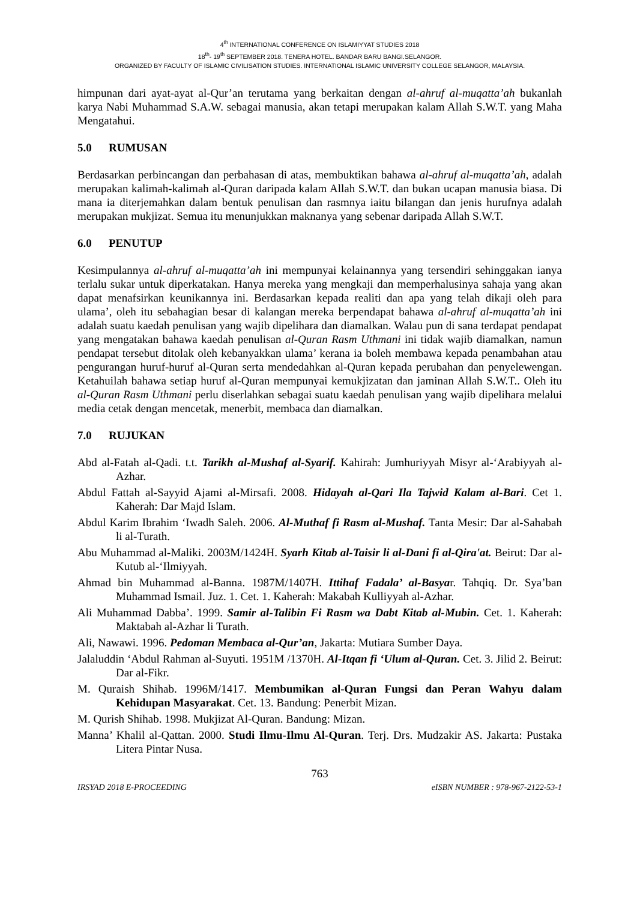4<sup>th</sup> INTERNATIONAL CONFERENCE ON ISLAMIYYAT STUDIES 2018
18<sup>th</sup>- 19<sup>th</sup> SEPTEMBER 2018. TENERA HOTEL. BANDAR BARU BANGI.SELANGOR.
ORGANIZED BY FACULTY OF ISLAMIC CIVILISATION STUDIES. INTERNATIONAL ISLAMIC UNIVERSITY COLLEGE SELANGOR, MALAYSIA.
himpunan dari ayat-ayat al-Qur’an terutama yang berkaitan dengan al-ahruf al-muqatta’ah bukanlah karya Nabi Muhammad S.A.W. sebagai manusia, akan tetapi merupakan kalam Allah S.W.T. yang Maha Mengatahui.
5.0 RUMUSAN
Berdasarkan perbincangan dan perbahasan di atas, membuktikan bahawa al-ahruf al-muqatta’ah, adalah merupakan kalimah-kalimah al-Quran daripada kalam Allah S.W.T. dan bukan ucapan manusia biasa. Di mana ia diterjemahkan dalam bentuk penulisan dan rasmnya iaitu bilangan dan jenis hurufnya adalah merupakan mukjizat. Semua itu menunjukkan maknanya yang sebenar daripada Allah S.W.T.
6.0 PENUTUP
Kesimpulannya al-ahruf al-muqatta’ah ini mempunyai kelainannya yang tersendiri sehinggakan ianya terlalu sukar untuk diperkatakan. Hanya mereka yang mengkaji dan memperhalusinya sahaja yang akan dapat menafsirkan keunikannya ini. Berdasarkan kepada realiti dan apa yang telah dikaji oleh para ulama’, oleh itu sebahagian besar di kalangan mereka berpendapat bahawa al-ahruf al-muqatta’ah ini adalah suatu kaedah penulisan yang wajib dipelihara dan diamalkan. Walau pun di sana terdapat pendapat yang mengatakan bahawa kaedah penulisan al-Quran Rasm Uthmani ini tidak wajib diamalkan, namun pendapat tersebut ditolak oleh kebanyakkan ulama’ kerana ia boleh membawa kepada penambahan atau pengurangan huruf-huruf al-Quran serta mendedahkan al-Quran kepada perubahan dan penyelewengan. Ketahuilah bahawa setiap huruf al-Quran mempunyai kemukjizatan dan jaminan Allah S.W.T.. Oleh itu al-Quran Rasm Uthmani perlu diserlahkan sebagai suatu kaedah penulisan yang wajib dipelihara melalui media cetak dengan mencetak, menerbit, membaca dan diamalkan.
7.0 RUJUKAN
Abd al-Fatah al-Qadi. t.t. Tarikh al-Mushaf al-Syarif. Kahirah: Jumhuriyyah Misyr al-‘Arabiyyah al-Azhar.
Abdul Fattah al-Sayyid Ajami al-Mirsafi. 2008. Hidayah al-Qari Ila Tajwid Kalam al-Bari. Cet 1. Kaherah: Dar Majd Islam.
Abdul Karim Ibrahim ‘Iwadh Saleh. 2006. Al-Muthaf fi Rasm al-Mushaf. Tanta Mesir: Dar al-Sahabah li al-Turath.
Abu Muhammad al-Maliki. 2003M/1424H. Syarh Kitab al-Taisir li al-Dani fi al-Qira'at. Beirut: Dar al-Kutub al-‘Ilmiyyah.
Ahmad bin Muhammad al-Banna. 1987M/1407H. Ittihaf Fadala’ al-Basyar. Tahqiq. Dr. Sya’ban Muhammad Ismail. Juz. 1. Cet. 1. Kaherah: Makabah Kulliyyah al-Azhar.
Ali Muhammad Dabba’. 1999. Samir al-Talibin Fi Rasm wa Dabt Kitab al-Mubin. Cet. 1. Kaherah: Maktabah al-Azhar li Turath.
Ali, Nawawi. 1996. Pedoman Membaca al-Qur’an, Jakarta: Mutiara Sumber Daya.
Jalaluddin ‘Abdul Rahman al-Suyuti. 1951M /1370H. Al-Itqan fi ‘Ulum al-Quran. Cet. 3. Jilid 2. Beirut: Dar al-Fikr.
M. Quraish Shihab. 1996M/1417. Membumikan al-Quran Fungsi dan Peran Wahyu dalam Kehidupan Masyarakat. Cet. 13. Bandung: Penerbit Mizan.
M. Qurish Shihab. 1998. Mukjizat Al-Quran. Bandung: Mizan.
Manna’ Khalil al-Qattan. 2000. Studi Ilmu-Ilmu Al-Quran. Terj. Drs. Mudzakir AS. Jakarta: Pustaka Litera Pintar Nusa.
763
IRSYAD 2018 E-PROCEEDING eISBN NUMBER : 978-967-2122-53-1